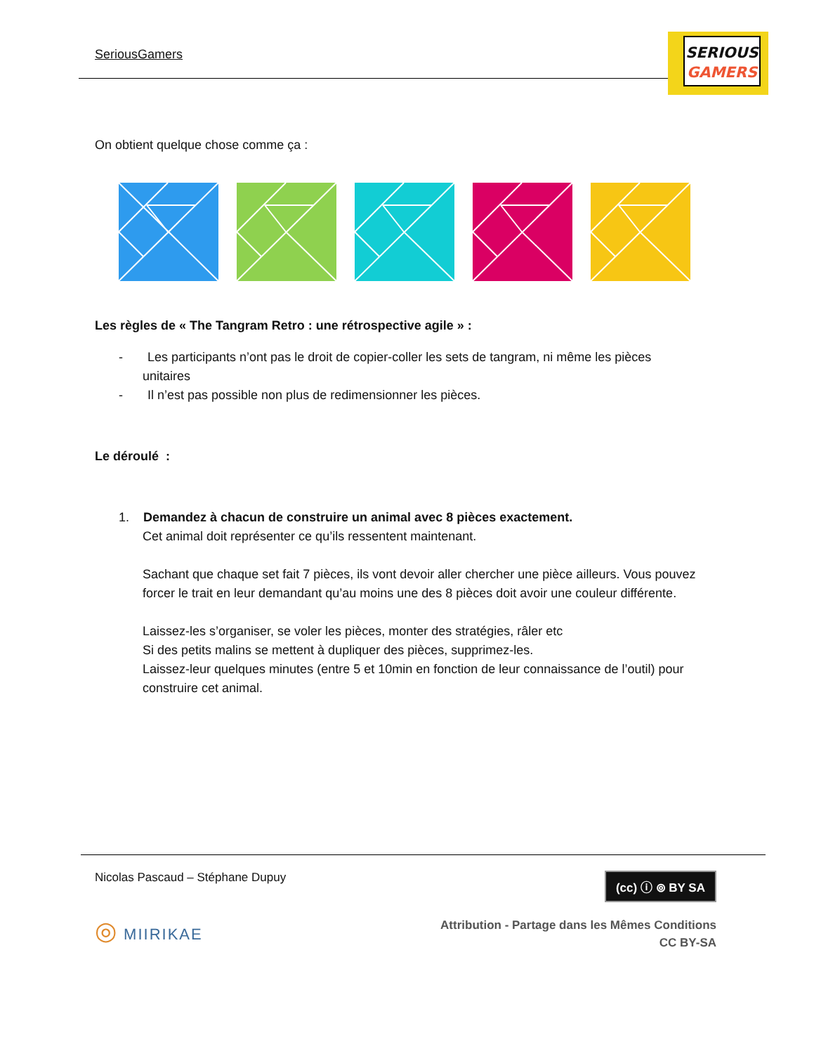SeriousGamers
SERIOUS
GAMERS
On obtient quelque chose comme ça :
Les règles de « The Tangram Retro : une rétrospective agile » :
- Les participants n’ont pas le droit de copier-coller les sets de tangram, ni même les pièces
unitaires
- Il n’est pas possible non plus de redimensionner les pièces.
Le déroulé :
1. Demandez à chacun de construire un animal avec 8 pièces exactement.
Cet animal doit représenter ce qu’ils ressentent maintenant.
Sachant que chaque set fait 7 pièces, ils vont devoir aller chercher une pièce ailleurs. Vous pouvez forcer le trait en leur demandant qu’au moins une des 8 pièces doit avoir une couleur différente.
Laissez-les s’organiser, se voler les pièces, monter des stratégies, râler etc
Si des petits malins se mettent à dupliquer des pièces, supprimez-les.
Laissez-leur quelques minutes (entre 5 et 10min en fonction de leur connaissance de l’outil) pour construire cet animal.
Nicolas Pascaud – Stéphane Dupuy (cc) ⓘ ⊚ BY SA
◎ MIIRIKAE Attribution - Partage dans les Mêmes Conditions
CC BY-SA